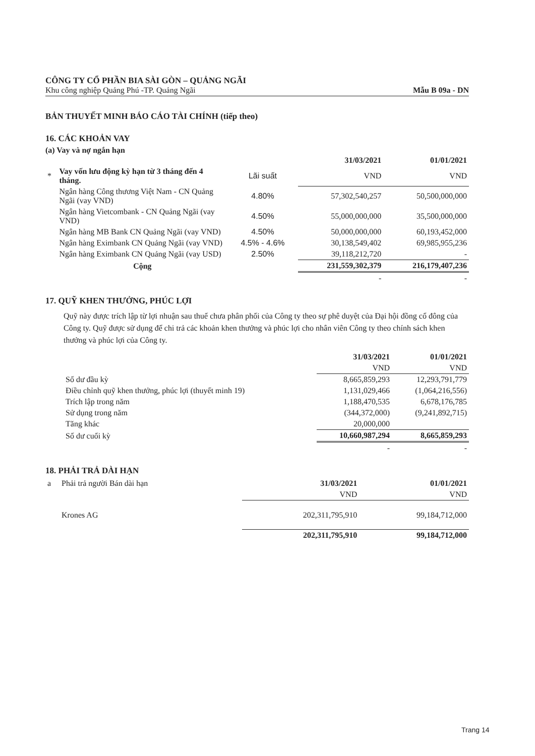CÔNG TY CỔ PHẦN BIA SÀI GÒN – QUẢNG NGÃI
Khu công nghiệp Quảng Phú -TP. Quảng Ngãi Mẫu B 09a - DN
BẢN THUYẾT MINH BÁO CÁO TÀI CHÍNH (tiếp theo)
16. CÁC KHOẢN VAY
(a) Vay và nợ ngắn hạn
| | | | 31/03/2021 | 01/01/2021 |
| * | Vay vốn lưu động kỳ hạn từ 3 tháng đến 4 tháng. | Lãi suất | VND | VND |
| | Ngân hàng Công thương Việt Nam - CN Quảng Ngãi (vay VND) | 4.80% | 57,302,540,257 | 50,500,000,000 |
| | Ngân hàng Vietcombank - CN Quảng Ngãi (vay VND) | 4.50% | 55,000,000,000 | 35,500,000,000 |
| | Ngân hàng MB Bank CN Quảng Ngãi (vay VND) | 4.50% | 50,000,000,000 | 60,193,452,000 |
| | Ngân hàng Eximbank CN Quảng Ngãi (vay VND) | 4.5% - 4.6% | 30,138,549,402 | 69,985,955,236 |
| | Ngân hàng Eximbank CN Quảng Ngãi (vay USD) | 2.50% | 39,118,212,720 | - |
| | Cộng | | 231,559,302,379 | 216,179,407,236 |
| | | | - | - |
17. QUỸ KHEN THƯỞNG, PHÚC LỢI
Quỹ này được trích lập từ lợi nhuận sau thuế chưa phân phối của Công ty theo sự phê duyệt của Đại hội đồng cổ đông của Công ty. Quỹ được sử dụng để chi trả các khoản khen thưởng và phúc lợi cho nhân viên Công ty theo chính sách khen thưởng và phúc lợi của Công ty.
| | 31/03/2021 | 01/01/2021 |
| | VND | VND |
| Số dư đầu kỳ | 8,665,859,293 | 12,293,791,779 |
| Điều chỉnh quỹ khen thưởng, phúc lợi (thuyết minh 19) | 1,131,029,466 | (1,064,216,556) |
| Trích lập trong năm | 1,188,470,535 | 6,678,176,785 |
| Sử dụng trong năm | (344,372,000) | (9,241,892,715) |
| Tăng khác | 20,000,000 | |
| Số dư cuối kỳ | 10,660,987,294 | 8,665,859,293 |
| | - | - |
18. PHẢI TRẢ DÀI HẠN
| a | Phải trả người Bán dài hạn | 31/03/2021 | 01/01/2021 |
| | | VND | VND |
| | Krones AG | 202,311,795,910 | 99,184,712,000 |
| | | 202,311,795,910 | 99,184,712,000 |
Trang 14